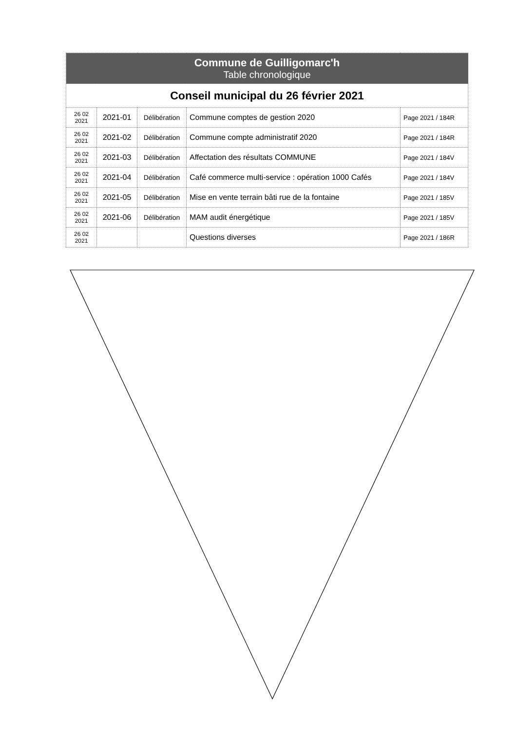| Commune de Guilligomarc'h Table chronologique | | | | |
| Conseil municipal du 26 février 2021 | | | | |
| 26 02 2021 | 2021-01 | Délibération | Commune comptes de gestion 2020 | Page 2021 / 184R |
| 26 02 2021 | 2021-02 | Délibération | Commune compte administratif 2020 | Page 2021 / 184R |
| 26 02 2021 | 2021-03 | Délibération | Affectation des résultats COMMUNE | Page 2021 / 184V |
| 26 02 2021 | 2021-04 | Délibération | Café commerce multi-service : opération 1000 Cafés | Page 2021 / 184V |
| 26 02 2021 | 2021-05 | Délibération | Mise en vente terrain bâti rue de la fontaine | Page 2021 / 185V |
| 26 02 2021 | 2021-06 | Délibération | MAM audit énergétique | Page 2021 / 185V |
| 26 02 2021 | | | Questions diverses | Page 2021 / 186R |